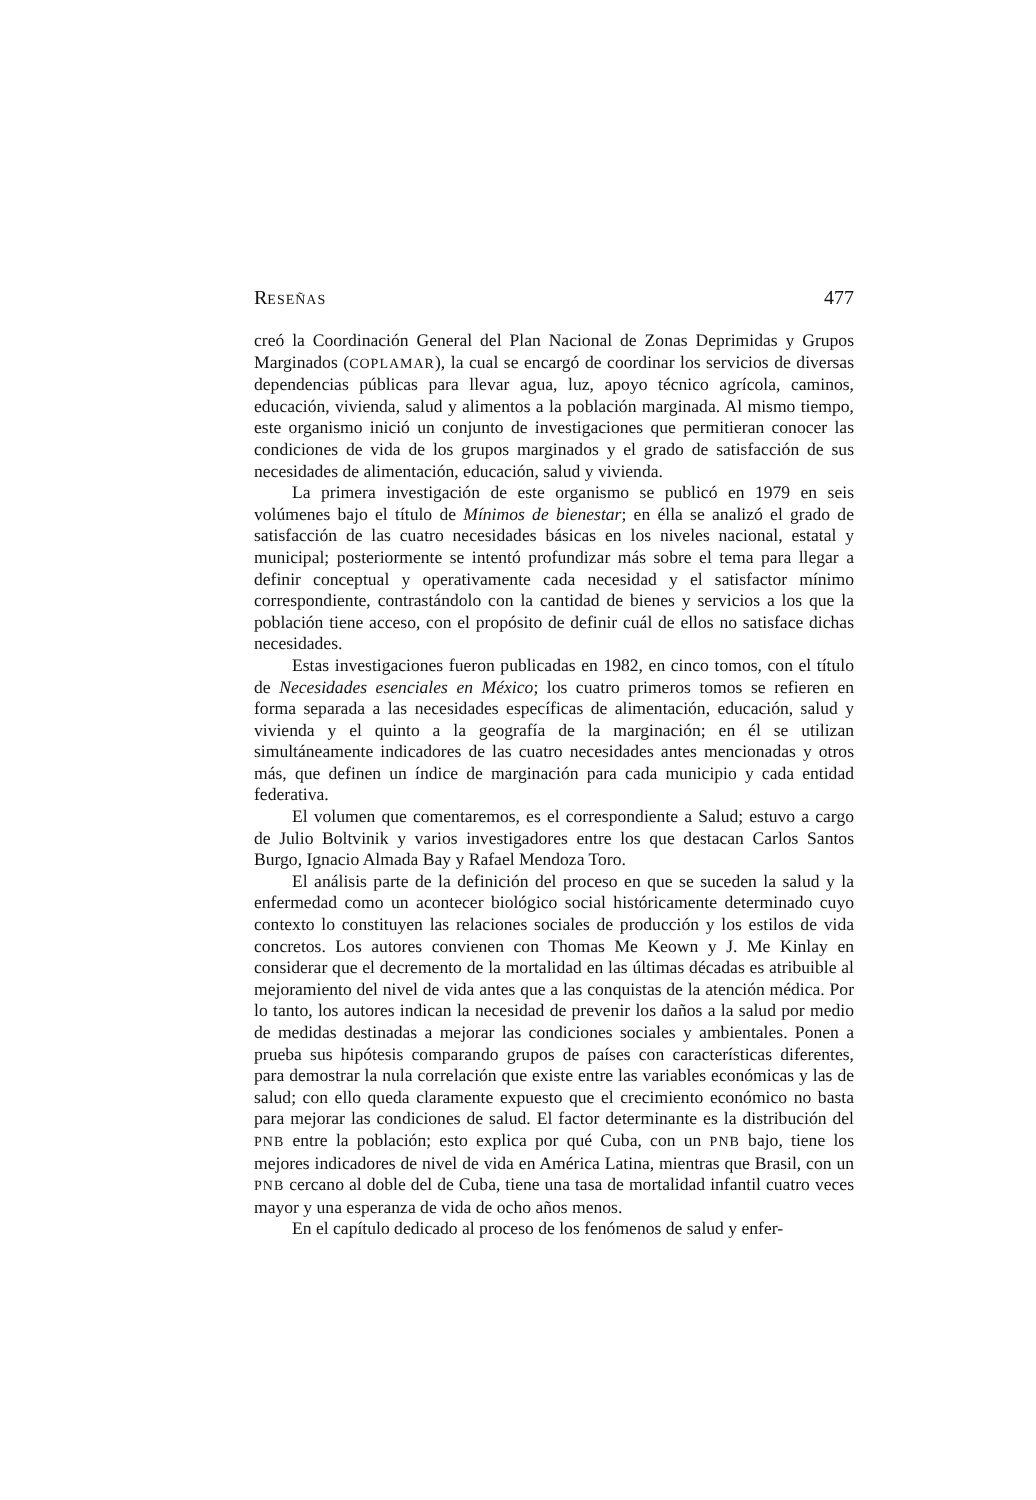RESEÑAS 477
creó la Coordinación General del Plan Nacional de Zonas Deprimidas y Grupos Marginados (COPLAMAR), la cual se encargó de coordinar los servicios de diversas dependencias públicas para llevar agua, luz, apoyo técnico agrícola, caminos, educación, vivienda, salud y alimentos a la población marginada. Al mismo tiempo, este organismo inició un conjunto de investigaciones que permitieran conocer las condiciones de vida de los grupos marginados y el grado de satisfacción de sus necesidades de alimentación, educación, salud y vivienda.
La primera investigación de este organismo se publicó en 1979 en seis volúmenes bajo el título de Mínimos de bienestar; en élla se analizó el grado de satisfacción de las cuatro necesidades básicas en los niveles nacional, estatal y municipal; posteriormente se intentó profundizar más sobre el tema para llegar a definir conceptual y operativamente cada necesidad y el satisfactor mínimo correspondiente, contrastándolo con la cantidad de bienes y servicios a los que la población tiene acceso, con el propósito de definir cuál de ellos no satisface dichas necesidades.
Estas investigaciones fueron publicadas en 1982, en cinco tomos, con el título de Necesidades esenciales en México; los cuatro primeros tomos se refieren en forma separada a las necesidades específicas de alimentación, educación, salud y vivienda y el quinto a la geografía de la marginación; en él se utilizan simultáneamente indicadores de las cuatro necesidades antes mencionadas y otros más, que definen un índice de marginación para cada municipio y cada entidad federativa.
El volumen que comentaremos, es el correspondiente a Salud; estuvo a cargo de Julio Boltvinik y varios investigadores entre los que destacan Carlos Santos Burgo, Ignacio Almada Bay y Rafael Mendoza Toro.
El análisis parte de la definición del proceso en que se suceden la salud y la enfermedad como un acontecer biológico social históricamente determinado cuyo contexto lo constituyen las relaciones sociales de producción y los estilos de vida concretos. Los autores convienen con Thomas Me Keown y J. Me Kinlay en considerar que el decremento de la mortalidad en las últimas décadas es atribuible al mejoramiento del nivel de vida antes que a las conquistas de la atención médica. Por lo tanto, los autores indican la necesidad de prevenir los daños a la salud por medio de medidas destinadas a mejorar las condiciones sociales y ambientales. Ponen a prueba sus hipótesis comparando grupos de países con características diferentes, para demostrar la nula correlación que existe entre las variables económicas y las de salud; con ello queda claramente expuesto que el crecimiento económico no basta para mejorar las condiciones de salud. El factor determinante es la distribución del PNB entre la población; esto explica por qué Cuba, con un PNB bajo, tiene los mejores indicadores de nivel de vida en América Latina, mientras que Brasil, con un PNB cercano al doble del de Cuba, tiene una tasa de mortalidad infantil cuatro veces mayor y una esperanza de vida de ocho años menos.
En el capítulo dedicado al proceso de los fenómenos de salud y enfer-